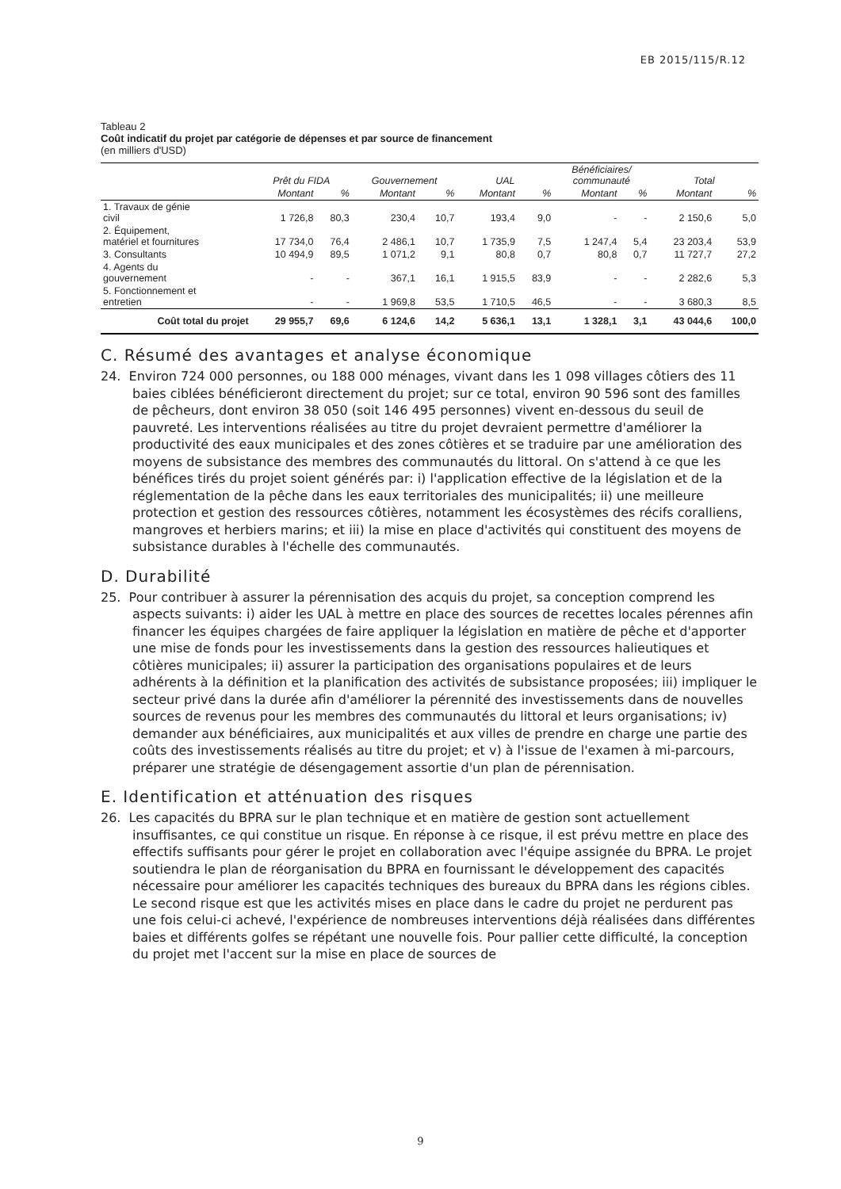EB 2015/115/R.12
Tableau 2
Coût indicatif du projet par catégorie de dépenses et par source de financement
(en milliers d'USD)
| | Prêt du FIDA | | Gouvernement | | UAL | | Bénéficiaires/ communauté | | Total | |
| --- | --- | --- | --- | --- | --- | --- | --- | --- | --- | --- |
| | Montant | % | Montant | % | Montant | % | Montant | % | Montant | % |
| 1. Travaux de génie civil | 1 726,8 | 80,3 | 230,4 | 10,7 | 193,4 | 9,0 | - | - | 2 150,6 | 5,0 |
| 2. Équipement, matériel et fournitures | 17 734,0 | 76,4 | 2 486,1 | 10,7 | 1 735,9 | 7,5 | 1 247,4 | 5,4 | 23 203,4 | 53,9 |
| 3. Consultants | 10 494,9 | 89,5 | 1 071,2 | 9,1 | 80,8 | 0,7 | 80,8 | 0,7 | 11 727,7 | 27,2 |
| 4. Agents du gouvernement | - | - | 367,1 | 16,1 | 1 915,5 | 83,9 | - | - | 2 282,6 | 5,3 |
| 5. Fonctionnement et entretien | - | - | 1 969,8 | 53,5 | 1 710,5 | 46,5 | - | - | 3 680,3 | 8,5 |
| Coût total du projet | 29 955,7 | 69,6 | 6 124,6 | 14,2 | 5 636,1 | 13,1 | 1 328,1 | 3,1 | 43 044,6 | 100,0 |
C. Résumé des avantages et analyse économique
24. Environ 724 000 personnes, ou 188 000 ménages, vivant dans les 1 098 villages côtiers des 11 baies ciblées bénéficieront directement du projet; sur ce total, environ 90 596 sont des familles de pêcheurs, dont environ 38 050 (soit 146 495 personnes) vivent en-dessous du seuil de pauvreté. Les interventions réalisées au titre du projet devraient permettre d'améliorer la productivité des eaux municipales et des zones côtières et se traduire par une amélioration des moyens de subsistance des membres des communautés du littoral. On s'attend à ce que les bénéfices tirés du projet soient générés par: i) l'application effective de la législation et de la réglementation de la pêche dans les eaux territoriales des municipalités; ii) une meilleure protection et gestion des ressources côtières, notamment les écosystèmes des récifs coralliens, mangroves et herbiers marins; et iii) la mise en place d'activités qui constituent des moyens de subsistance durables à l'échelle des communautés.
D. Durabilité
25. Pour contribuer à assurer la pérennisation des acquis du projet, sa conception comprend les aspects suivants: i) aider les UAL à mettre en place des sources de recettes locales pérennes afin financer les équipes chargées de faire appliquer la législation en matière de pêche et d'apporter une mise de fonds pour les investissements dans la gestion des ressources halieutiques et côtières municipales; ii) assurer la participation des organisations populaires et de leurs adhérents à la définition et la planification des activités de subsistance proposées; iii) impliquer le secteur privé dans la durée afin d'améliorer la pérennité des investissements dans de nouvelles sources de revenus pour les membres des communautés du littoral et leurs organisations; iv) demander aux bénéficiaires, aux municipalités et aux villes de prendre en charge une partie des coûts des investissements réalisés au titre du projet; et v) à l'issue de l'examen à mi-parcours, préparer une stratégie de désengagement assortie d'un plan de pérennisation.
E. Identification et atténuation des risques
26. Les capacités du BPRA sur le plan technique et en matière de gestion sont actuellement insuffisantes, ce qui constitue un risque. En réponse à ce risque, il est prévu mettre en place des effectifs suffisants pour gérer le projet en collaboration avec l'équipe assignée du BPRA. Le projet soutiendra le plan de réorganisation du BPRA en fournissant le développement des capacités nécessaire pour améliorer les capacités techniques des bureaux du BPRA dans les régions cibles. Le second risque est que les activités mises en place dans le cadre du projet ne perdurent pas une fois celui-ci achevé, l'expérience de nombreuses interventions déjà réalisées dans différentes baies et différents golfes se répétant une nouvelle fois. Pour pallier cette difficulté, la conception du projet met l'accent sur la mise en place de sources de
9